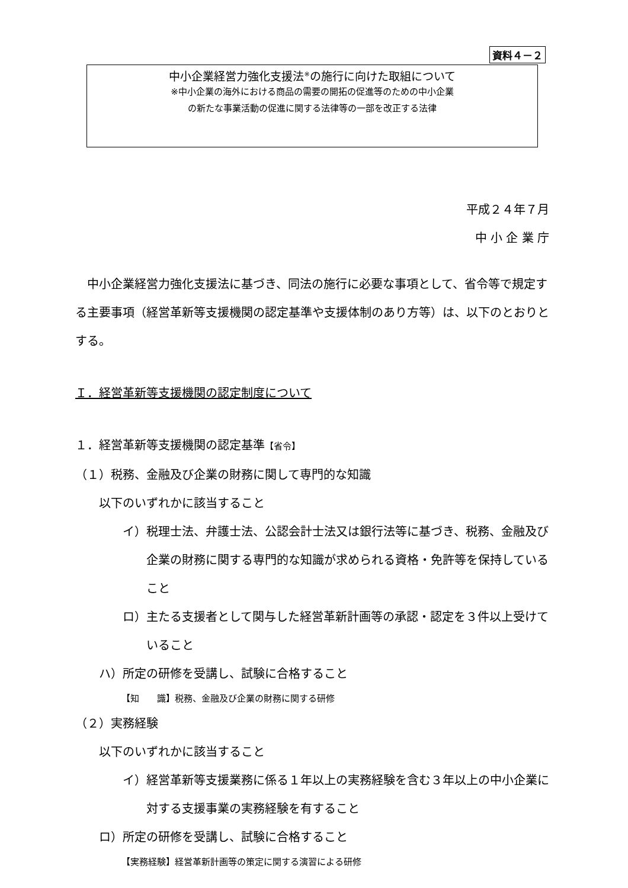資料４－２
中小企業経営力強化支援法<sup>※</sup>の施行に向けた取組について
※中小企業の海外における商品の需要の開拓の促進等のための中小企業
の新たな事業活動の促進に関する法律等の一部を改正する法律
平成２４年７月
中 小 企 業 庁
　中小企業経営力強化支援法に基づき、同法の施行に必要な事項として、省令等で規定する主要事項（経営革新等支援機関の認定基準や支援体制のあり方等）は、以下のとおりとする。
Ｉ．経営革新等支援機関の認定制度について
１．経営革新等支援機関の認定基準【省令】
（１）税務、金融及び企業の財務に関して専門的な知識
以下のいずれかに該当すること
イ）税理士法、弁護士法、公認会計士法又は銀行法等に基づき、税務、金融及び企業の財務に関する専門的な知識が求められる資格・免許等を保持していること
ロ）主たる支援者として関与した経営革新計画等の承認・認定を３件以上受けていること
ハ）所定の研修を受講し、試験に合格すること
【知　　識】税務、金融及び企業の財務に関する研修
（２）実務経験
以下のいずれかに該当すること
イ）経営革新等支援業務に係る１年以上の実務経験を含む３年以上の中小企業に対する支援事業の実務経験を有すること
ロ）所定の研修を受講し、試験に合格すること
【実務経験】経営革新計画等の策定に関する演習による研修